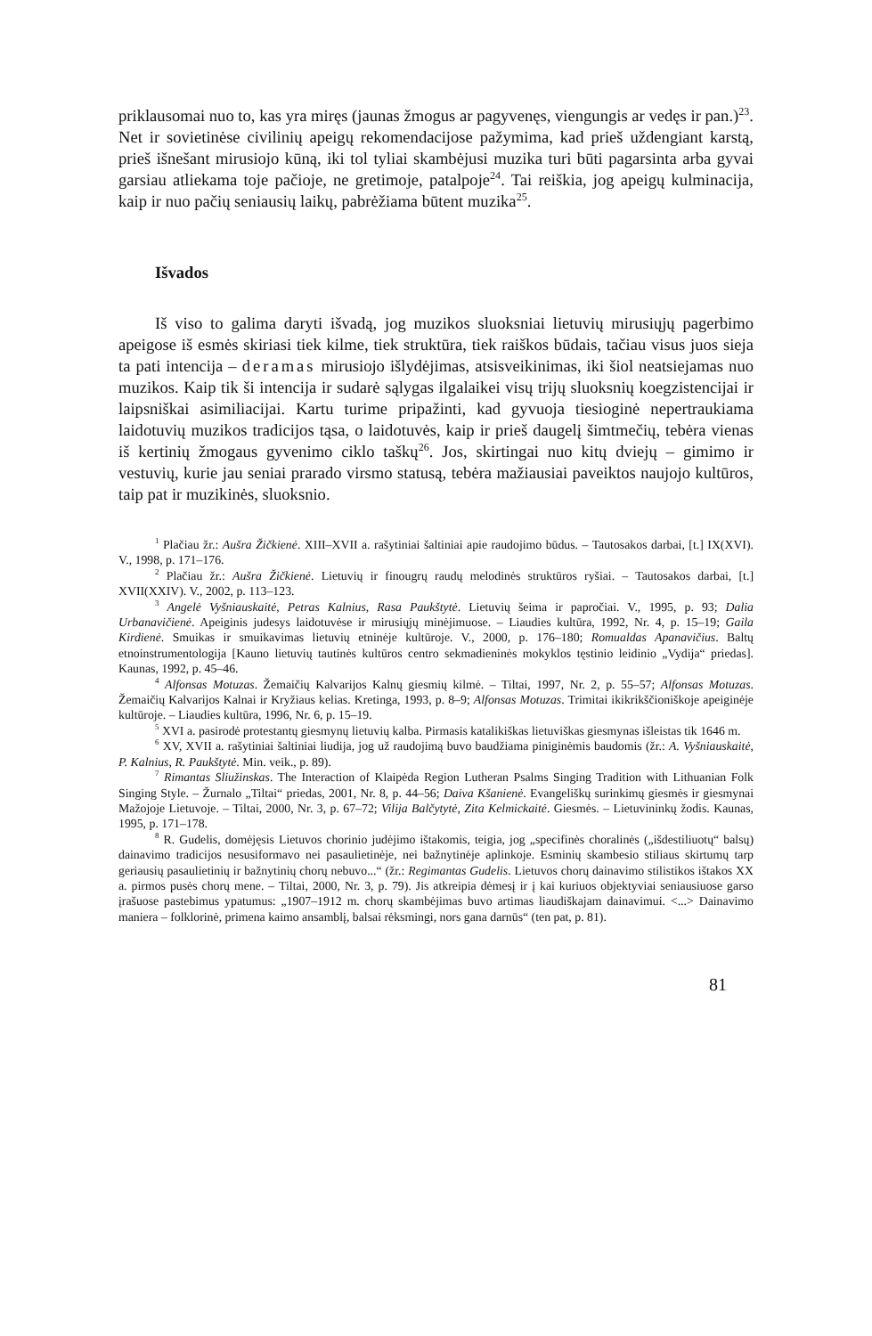priklausomai nuo to, kas yra miręs (jaunas žmogus ar pagyvenęs, viengungis ar vedęs ir pan.)<sup>23</sup>. Net ir sovietinėse civilinių apeigų rekomendacijose pažymima, kad prieš uždengiant karstą, prieš išnešant mirusiojo kūną, iki tol tyliai skambėjusi muzika turi būti pagarsinta arba gyvai garsiau atliekama toje pačioje, ne gretimoje, patalpoje<sup>24</sup>. Tai reiškia, jog apeigų kulminacija, kaip ir nuo pačių seniausių laikų, pabrėžiama būtent muzika<sup>25</sup>.
Išvados
Iš viso to galima daryti išvadą, jog muzikos sluoksniai lietuvių mirusiųjų pagerbimo apeigose iš esmės skiriasi tiek kilme, tiek struktūra, tiek raiškos būdais, tačiau visus juos sieja ta pati intencija – deramas mirusiojo išlydėjimas, atsisveikinimas, iki šiol neatsiejamas nuo muzikos. Kaip tik ši intencija ir sudarė sąlygas ilgalaikei visų trijų sluoksnių koegzistencijai ir laipsniškai asimiliacijai. Kartu turime pripažinti, kad gyvuoja tiesioginė nepertraukiama laidotuvių muzikos tradicijos tąsa, o laidotuvės, kaip ir prieš daugelį šimtmečių, tebėra vienas iš kertinių žmogaus gyvenimo ciklo taškų<sup>26</sup>. Jos, skirtingai nuo kitų dviejų – gimimo ir vestuvių, kurie jau seniai prarado virsmo statusą, tebėra mažiausiai paveiktos naujojo kultūros, taip pat ir muzikinės, sluoksnio.
<sup>1</sup> Plačiau žr.: Aušra Žičkienė. XIII–XVII a. rašytiniai šaltiniai apie raudojimo būdus. – Tautosakos darbai, [t.] IX(XVI). V., 1998, p. 171–176.
<sup>2</sup> Plačiau žr.: Aušra Žičkienė. Lietuvių ir finougrų raudų melodinės struktūros ryšiai. – Tautosakos darbai, [t.] XVII(XXIV). V., 2002, p. 113–123.
<sup>3</sup> Angelė Vyšniauskaitė, Petras Kalnius, Rasa Paukštytė. Lietuvių šeima ir papročiai. V., 1995, p. 93; Dalia Urbanavičienė. Apeiginis judesys laidotuvėse ir mirusiųjų minėjimuose. – Liaudies kultūra, 1992, Nr. 4, p. 15–19; Gaila Kirdienė. Smuikas ir smuikavimas lietuvių etninėje kultūroje. V., 2000, p. 176–180; Romualdas Apanavičius. Baltų etnoinstrumentologija [Kauno lietuvių tautinės kultūros centro sekmadieninės mokyklos tęstinio leidinio „Vydija“ priedas]. Kaunas, 1992, p. 45–46.
<sup>4</sup> Alfonsas Motuzas. Žemaičių Kalvarijos Kalnų giesmių kilmė. – Tiltai, 1997, Nr. 2, p. 55–57; Alfonsas Motuzas. Žemaičių Kalvarijos Kalnai ir Kryžiaus kelias. Kretinga, 1993, p. 8–9; Alfonsas Motuzas. Trimitai ikikrikščioniškoje apeiginėje kultūroje. – Liaudies kultūra, 1996, Nr. 6, p. 15–19.
<sup>5</sup> XVI a. pasirodė protestantų giesmynų lietuvių kalba. Pirmasis katalikiškas lietuviškas giesmynas išleistas tik 1646 m.
<sup>6</sup> XV, XVII a. rašytiniai šaltiniai liudija, jog už raudojimą buvo baudžiama piniginėmis baudomis (žr.: A. Vyšniauskaitė, P. Kalnius, R. Paukštytė. Min. veik., p. 89).
<sup>7</sup> Rimantas Sliužinskas. The Interaction of Klaipėda Region Lutheran Psalms Singing Tradition with Lithuanian Folk Singing Style. – Žurnalo „Tiltai“ priedas, 2001, Nr. 8, p. 44–56; Daiva Kšanienė. Evangeliškų surinkimų giesmės ir giesmynai Mažojoje Lietuvoje. – Tiltai, 2000, Nr. 3, p. 67–72; Vilija Balčytytė, Zita Kelmickaitė. Giesmės. – Lietuvininkų žodis. Kaunas, 1995, p. 171–178.
<sup>8</sup> R. Gudelis, domėjęsis Lietuvos chorinio judėjimo ištakomis, teigia, jog „specifinės choralinės („išdestiliuotų“ balsų) dainavimo tradicijos nesusiformavo nei pasaulietinėje, nei bažnytinėje aplinkoje. Esminių skambesio stiliaus skirtumų tarp geriausių pasaulietinių ir bažnytinių chorų nebuvo...“ (žr.: Regimantas Gudelis. Lietuvos chorų dainavimo stilistikos ištakos XX a. pirmos pusės chorų mene. – Tiltai, 2000, Nr. 3, p. 79). Jis atkreipia dėmesį ir į kai kuriuos objektyviai seniausiuose garso įrašuose pastebimus ypatumus: „1907–1912 m. chorų skambėjimas buvo artimas liaudiškajam dainavimui. <...> Dainavimo maniera – folklorinė, primena kaimo ansamblį, balsai rėksmingi, nors gana darnūs“ (ten pat, p. 81).
81